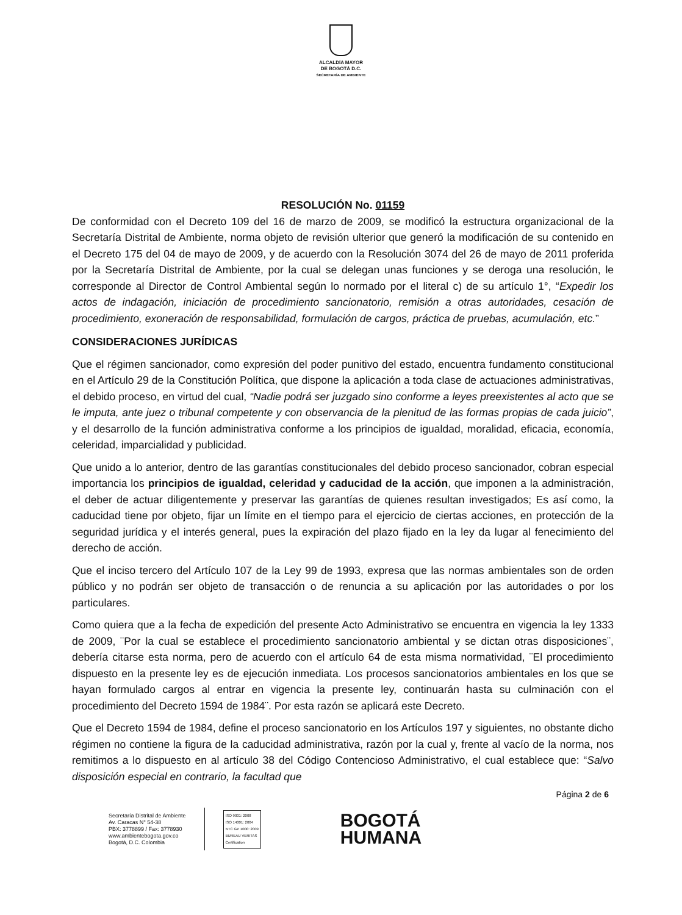ALCALDÍA MAYOR
DE BOGOTÁ D.C.
SECRETARÍA DE AMBIENTE
RESOLUCIÓN No. 01159
De conformidad con el Decreto 109 del 16 de marzo de 2009, se modificó la estructura organizacional de la Secretaría Distrital de Ambiente, norma objeto de revisión ulterior que generó la modificación de su contenido en el Decreto 175 del 04 de mayo de 2009, y de acuerdo con la Resolución 3074 del 26 de mayo de 2011 proferida por la Secretaría Distrital de Ambiente, por la cual se delegan unas funciones y se deroga una resolución, le corresponde al Director de Control Ambiental según lo normado por el literal c) de su artículo 1°, “Expedir los actos de indagación, iniciación de procedimiento sancionatorio, remisión a otras autoridades, cesación de procedimiento, exoneración de responsabilidad, formulación de cargos, práctica de pruebas, acumulación, etc.”
CONSIDERACIONES JURÍDICAS
Que el régimen sancionador, como expresión del poder punitivo del estado, encuentra fundamento constitucional en el Artículo 29 de la Constitución Política, que dispone la aplicación a toda clase de actuaciones administrativas, el debido proceso, en virtud del cual, “Nadie podrá ser juzgado sino conforme a leyes preexistentes al acto que se le imputa, ante juez o tribunal competente y con observancia de la plenitud de las formas propias de cada juicio”, y el desarrollo de la función administrativa conforme a los principios de igualdad, moralidad, eficacia, economía, celeridad, imparcialidad y publicidad.
Que unido a lo anterior, dentro de las garantías constitucionales del debido proceso sancionador, cobran especial importancia los principios de igualdad, celeridad y caducidad de la acción, que imponen a la administración, el deber de actuar diligentemente y preservar las garantías de quienes resultan investigados; Es así como, la caducidad tiene por objeto, fijar un límite en el tiempo para el ejercicio de ciertas acciones, en protección de la seguridad jurídica y el interés general, pues la expiración del plazo fijado en la ley da lugar al fenecimiento del derecho de acción.
Que el inciso tercero del Artículo 107 de la Ley 99 de 1993, expresa que las normas ambientales son de orden público y no podrán ser objeto de transacción o de renuncia a su aplicación por las autoridades o por los particulares.
Como quiera que a la fecha de expedición del presente Acto Administrativo se encuentra en vigencia la ley 1333 de 2009, ¨Por la cual se establece el procedimiento sancionatorio ambiental y se dictan otras disposiciones¨, debería citarse esta norma, pero de acuerdo con el artículo 64 de esta misma normatividad, ¨El procedimiento dispuesto en la presente ley es de ejecución inmediata. Los procesos sancionatorios ambientales en los que se hayan formulado cargos al entrar en vigencia la presente ley, continuarán hasta su culminación con el procedimiento del Decreto 1594 de 1984¨. Por esta razón se aplicará este Decreto.
Que el Decreto 1594 de 1984, define el proceso sancionatorio en los Artículos 197 y siguientes, no obstante dicho régimen no contiene la figura de la caducidad administrativa, razón por la cual y, frente al vacío de la norma, nos remitimos a lo dispuesto en al artículo 38 del Código Contencioso Administrativo, el cual establece que: “Salvo disposición especial en contrario, la facultad que
Página 2 de 6
Secretaría Distrital de Ambiente
Av. Caracas N° 54-38
PBX: 3778899 / Fax: 3778930
www.ambientebogota.gov.co
Bogotá, D.C. Colombia
ISO 9001: 2008
ISO 14001: 2004
NTC GP 1000: 2009
BUREAU VERITAS
Certification
BOGOTÁ
HUMANA